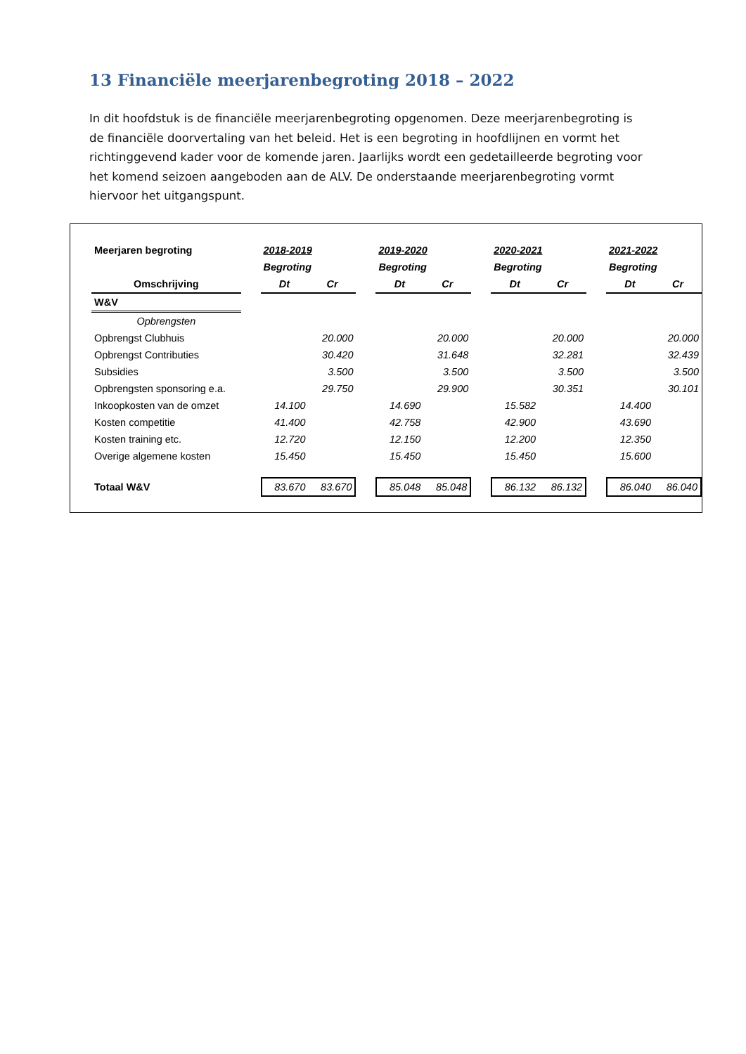13 Financiële meerjarenbegroting 2018 – 2022
In dit hoofdstuk is de financiële meerjarenbegroting opgenomen. Deze meerjarenbegroting is de financiële doorvertaling van het beleid. Het is een begroting in hoofdlijnen en vormt het richtinggevend kader voor de komende jaren. Jaarlijks wordt een gedetailleerde begroting voor het komend seizoen aangeboden aan de ALV. De onderstaande meerjarenbegroting vormt hiervoor het uitgangspunt.
| Meerjaren begroting | | 2018-2019 | | | 2019-2020 | | | 2020-2021 | | | 2021-2022 | |
| | | Begroting | | | Begroting | | | Begroting | | | Begroting | |
| Omschrijving | | Dt | Cr | | Dt | Cr | | Dt | Cr | | Dt | Cr |
| W&V | | | | | | | | | | | | |
| Opbrengsten | | | | | | | | | | | | |
| Opbrengst Clubhuis | | | 20.000 | | | 20.000 | | | 20.000 | | | 20.000 |
| Opbrengst Contributies | | | 30.420 | | | 31.648 | | | 32.281 | | | 32.439 |
| Subsidies | | | 3.500 | | | 3.500 | | | 3.500 | | | 3.500 |
| Opbrengsten sponsoring e.a. | | | 29.750 | | | 29.900 | | | 30.351 | | | 30.101 |
| Inkoopkosten van de omzet | | 14.100 | | | 14.690 | | | 15.582 | | | 14.400 | |
| Kosten competitie | | 41.400 | | | 42.758 | | | 42.900 | | | 43.690 | |
| Kosten training etc. | | 12.720 | | | 12.150 | | | 12.200 | | | 12.350 | |
| Overige algemene kosten | | 15.450 | | | 15.450 | | | 15.450 | | | 15.600 | |
| Totaal W&V | | 83.670 | 83.670 | | 85.048 | 85.048 | | 86.132 | 86.132 | | 86.040 | 86.040 |